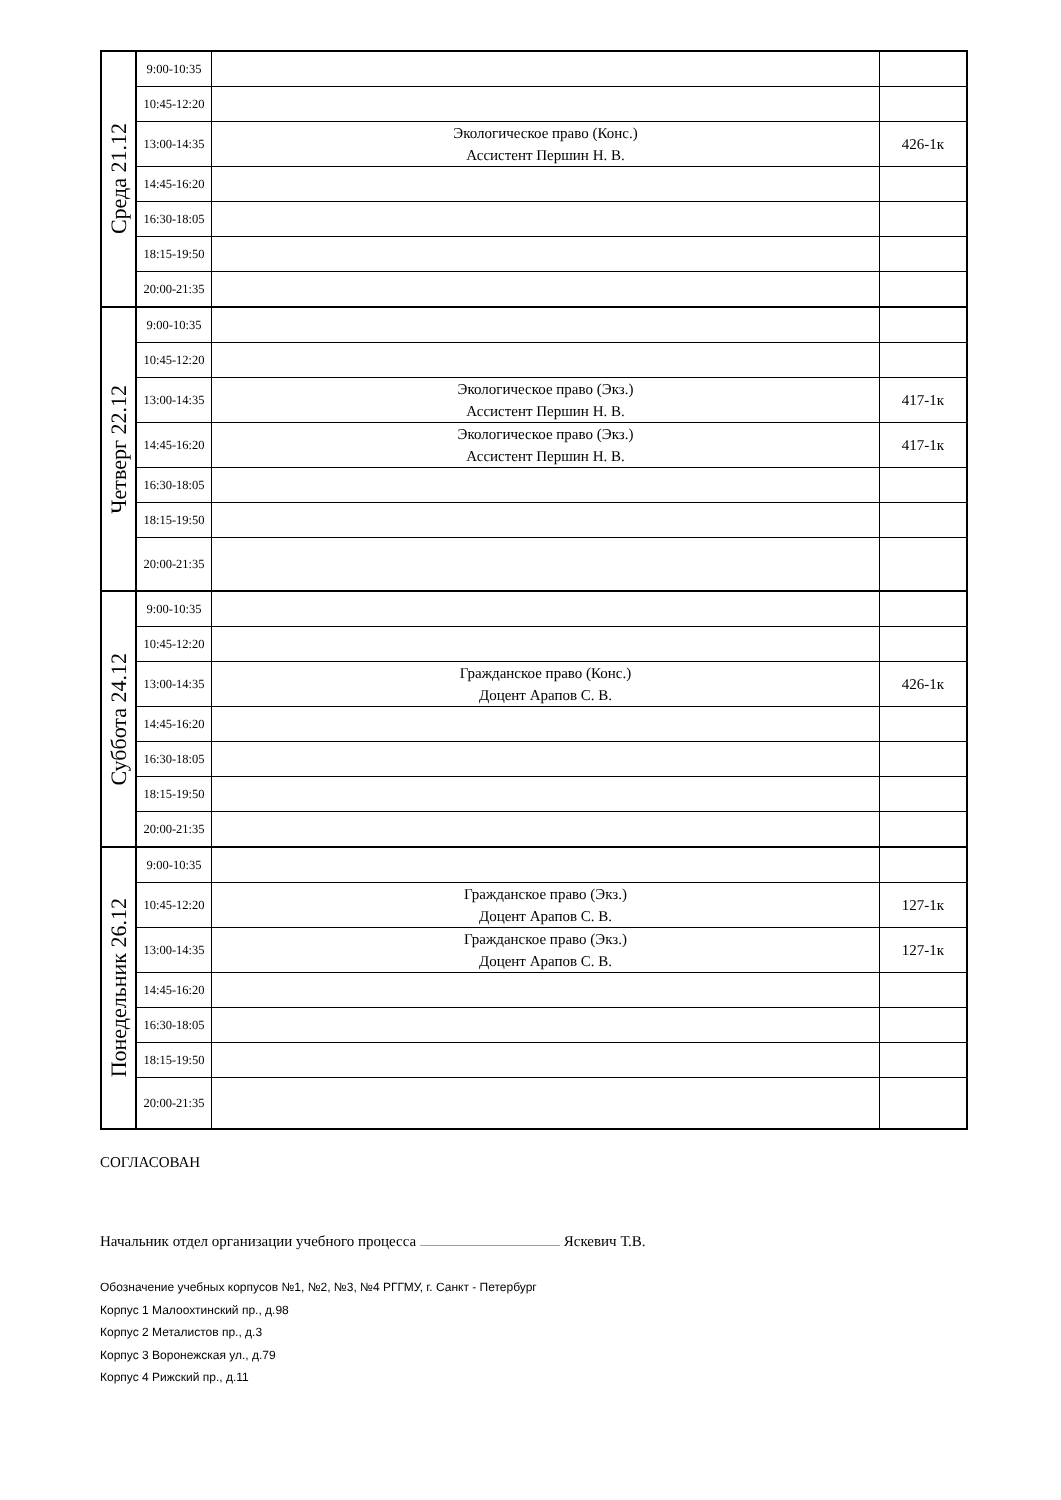| Среда 21.12 | 9:00-10:35 | | |
| | 10:45-12:20 | | |
| | 13:00-14:35 | Экологическое право (Конс.) Ассистент Першин Н. В. | 426-1к |
| | 14:45-16:20 | | |
| | 16:30-18:05 | | |
| | 18:15-19:50 | | |
| | 20:00-21:35 | | |
| Четверг 22.12 | 9:00-10:35 | | |
| | 10:45-12:20 | | |
| | 13:00-14:35 | Экологическое право (Экз.) Ассистент Першин Н. В. | 417-1к |
| | 14:45-16:20 | Экологическое право (Экз.) Ассистент Першин Н. В. | 417-1к |
| | 16:30-18:05 | | |
| | 18:15-19:50 | | |
| | 20:00-21:35 | | |
| Суббота 24.12 | 9:00-10:35 | | |
| | 10:45-12:20 | | |
| | 13:00-14:35 | Гражданское право (Конс.) Доцент Арапов С. В. | 426-1к |
| | 14:45-16:20 | | |
| | 16:30-18:05 | | |
| | 18:15-19:50 | | |
| | 20:00-21:35 | | |
| Понедельник 26.12 | 9:00-10:35 | | |
| | 10:45-12:20 | Гражданское право (Экз.) Доцент Арапов С. В. | 127-1к |
| | 13:00-14:35 | Гражданское право (Экз.) Доцент Арапов С. В. | 127-1к |
| | 14:45-16:20 | | |
| | 16:30-18:05 | | |
| | 18:15-19:50 | | |
| | 20:00-21:35 | | |
СОГЛАСОВАН
Начальник отдел организации учебного процесса Яскевич Т.В.
Обозначение учебных корпусов №1, №2, №3, №4 РГГМУ, г. Санкт - Петербург
Корпус 1 Малоохтинский пр., д.98
Корпус 2 Металистов пр., д.3
Корпус 3 Воронежская ул., д.79
Корпус 4 Рижский пр., д.11